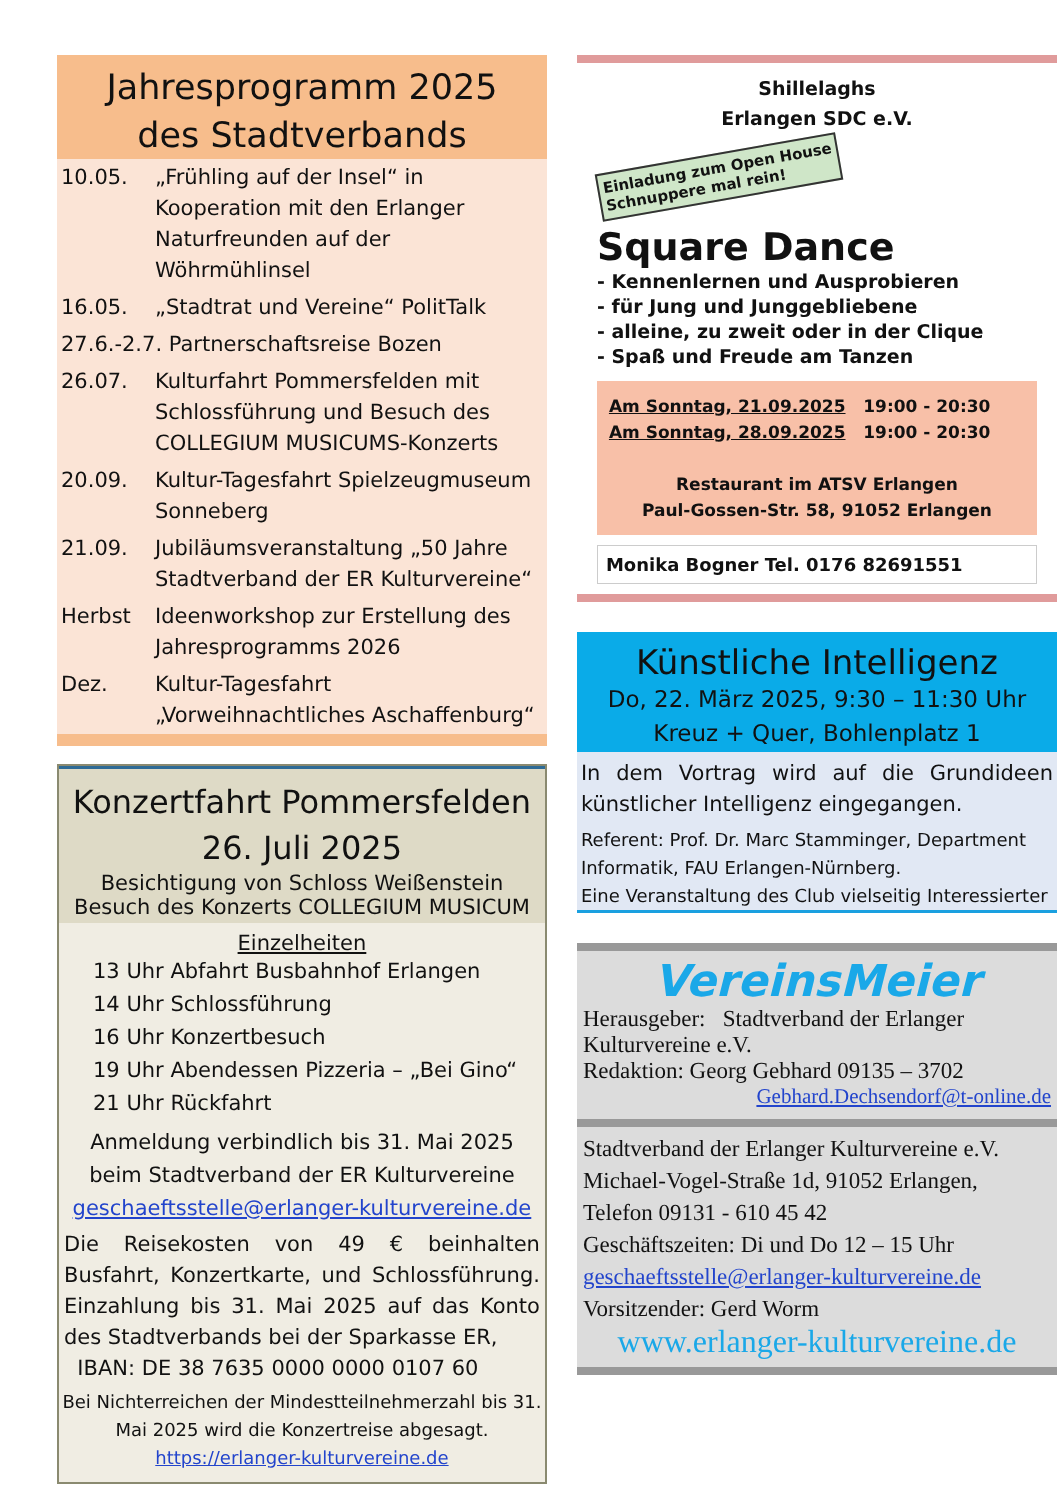Jahresprogramm 2025
des Stadtverbands
10.05. „Frühling auf der Insel“ in Kooperation mit den Erlanger Naturfreunden auf der Wöhrmühlinsel
16.05. „Stadtrat und Vereine“ PolitTalk
27.6.-2.7. Partnerschaftsreise Bozen
26.07. Kulturfahrt Pommersfelden mit Schlossführung und Besuch des COLLEGIUM MUSICUMS-Konzerts
20.09. Kultur-Tagesfahrt Spielzeugmuseum Sonneberg
21.09. Jubiläumsveranstaltung „50 Jahre Stadtverband der ER Kulturvereine“
Herbst Ideenworkshop zur Erstellung des Jahresprogramms 2026
Dez. Kultur-Tagesfahrt „Vorweihnachtliches Aschaffenburg“
Konzertfahrt Pommersfelden
26. Juli 2025
Besichtigung von Schloss Weißenstein
Besuch des Konzerts COLLEGIUM MUSICUM
Einzelheiten
13 Uhr Abfahrt Busbahnhof Erlangen
14 Uhr Schlossführung
16 Uhr Konzertbesuch
19 Uhr Abendessen Pizzeria – „Bei Gino“
21 Uhr Rückfahrt
Anmeldung verbindlich bis 31. Mai 2025
beim Stadtverband der ER Kulturvereine
geschaeftsstelle@erlanger-kulturvereine.de
Die Reisekosten von 49 € beinhalten Busfahrt, Konzertkarte, und Schlossführung. Einzahlung bis 31. Mai 2025 auf das Konto des Stadtverbands bei der Sparkasse ER,
IBAN: DE 38 7635 0000 0000 0107 60
Bei Nichterreichen der Mindestteilnehmerzahl bis 31. Mai 2025 wird die Konzertreise abgesagt.
https://erlanger-kulturvereine.de
Shillelaghs
Erlangen SDC e.V.
Einladung zum Open House
Schnuppere mal rein!
Square Dance
- Kennenlernen und Ausprobieren
- für Jung und Junggebliebene
- alleine, zu zweit oder in der Clique
- Spaß und Freude am Tanzen
Am Sonntag, 21.09.2025 19:00 - 20:30
Am Sonntag, 28.09.2025 19:00 - 20:30
Restaurant im ATSV Erlangen
Paul-Gossen-Str. 58, 91052 Erlangen
Monika Bogner Tel. 0176 82691551
Künstliche Intelligenz
Do, 22. März 2025, 9:30 – 11:30 Uhr
Kreuz + Quer, Bohlenplatz 1
In dem Vortrag wird auf die Grundideen künstlicher Intelligenz eingegangen.
Referent: Prof. Dr. Marc Stamminger, Department Informatik, FAU Erlangen-Nürnberg.
Eine Veranstaltung des Club vielseitig Interessierter
VereinsMeier
Herausgeber: Stadtverband der Erlanger Kulturvereine e.V.
Redaktion: Georg Gebhard 09135 – 3702
Gebhard.Dechsendorf@t-online.de
Stadtverband der Erlanger Kulturvereine e.V.
Michael-Vogel-Straße 1d, 91052 Erlangen,
Telefon 09131 - 610 45 42
Geschäftszeiten: Di und Do 12 – 15 Uhr
geschaeftsstelle@erlanger-kulturvereine.de
Vorsitzender: Gerd Worm
www.erlanger-kulturvereine.de